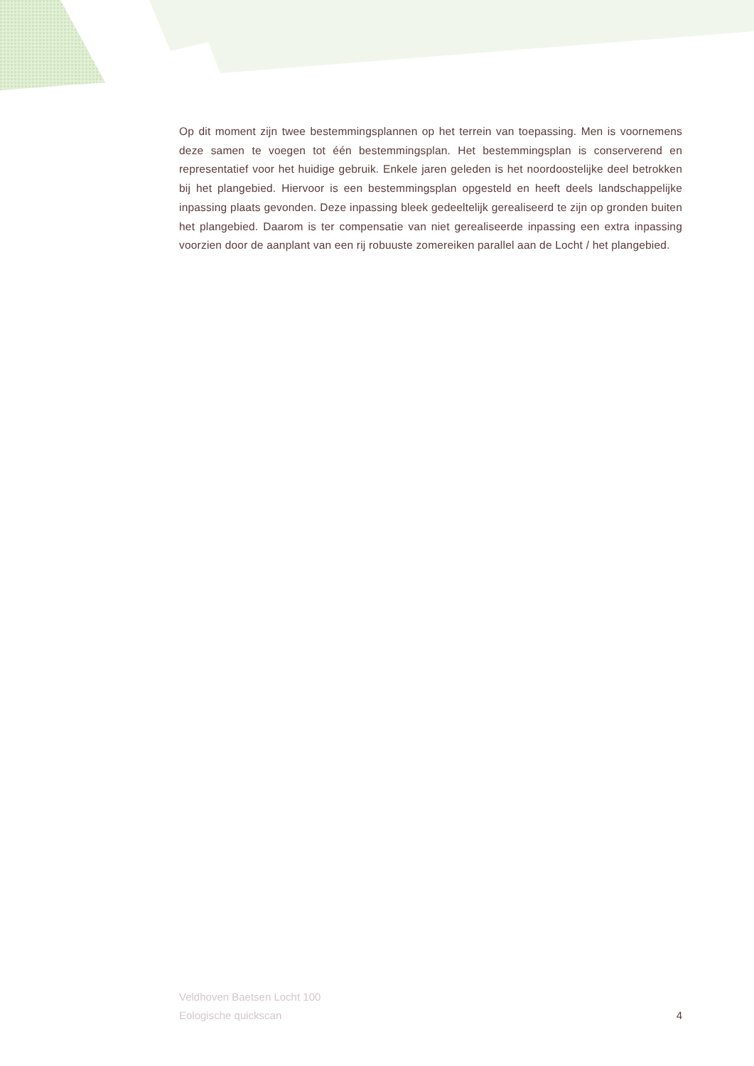Op dit moment zijn twee bestemmingsplannen op het terrein van toepassing. Men is voornemens deze samen te voegen tot één bestemmingsplan. Het bestemmingsplan is conserverend en representatief voor het huidige gebruik. Enkele jaren geleden is het noordoostelijke deel betrokken bij het plangebied. Hiervoor is een bestemmingsplan opgesteld en heeft deels landschappelijke inpassing plaats gevonden. Deze inpassing bleek gedeeltelijk gerealiseerd te zijn op gronden buiten het plangebied. Daarom is ter compensatie van niet gerealiseerde inpassing een extra inpassing voorzien door de aanplant van een rij robuuste zomereiken parallel aan de Locht / het plangebied.
Veldhoven Baetsen Locht 100
Eologische quickscan
4